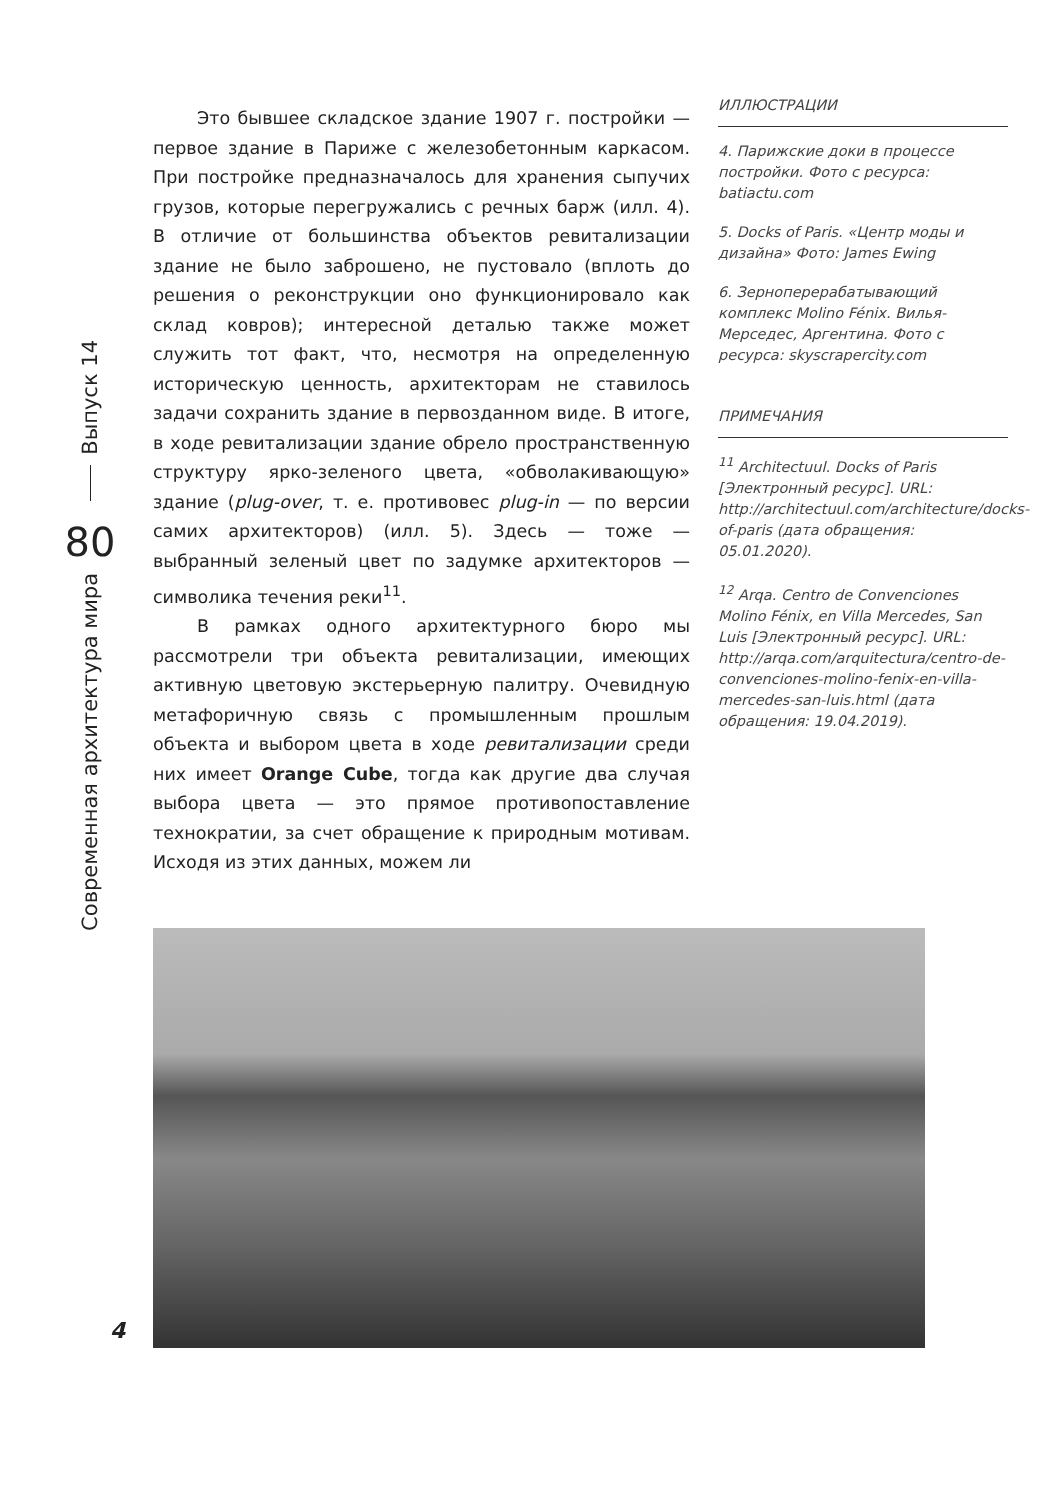Это бывшее складское здание 1907 г. постройки — первое здание в Париже с железобетонным каркасом. При постройке предназначалось для хранения сыпучих грузов, которые перегружались с речных барж (илл. 4). В отличие от большинства объектов ревитализации здание не было заброшено, не пустовало (вплоть до решения о реконструкции оно функционировало как склад ковров); интересной деталью также может служить тот факт, что, несмотря на определенную историческую ценность, архитекторам не ставилось задачи сохранить здание в первозданном виде. В итоге, в ходе ревитализации здание обрело пространственную структуру ярко-зеленого цвета, «обволакивающую» здание (plug-over, т. е. противовес plug-in — по версии самих архитекторов) (илл. 5). Здесь — тоже — выбранный зеленый цвет по задумке архитекторов — символика течения реки<sup>11</sup>.
В рамках одного архитектурного бюро мы рассмотрели три объекта ревитализации, имеющих активную цветовую экстерьерную палитру. Очевидную метафоричную связь с промышленным прошлым объекта и выбором цвета в ходе ревитализации среди них имеет Orange Cube, тогда как другие два случая выбора цвета — это прямое противопоставление технократии, за счет обращение к природным мотивам. Исходя из этих данных, можем ли
ИЛЛЮСТРАЦИИ
4. Парижские доки в процессе постройки. Фото с ресурса: batiactu.com
5. Docks of Paris. «Центр моды и дизайна» Фото: James Ewing
6. Зерноперерабатывающий комплекс Molino Fénix. Вилья-Мерседес, Аргентина. Фото с ресурса: skyscrapercity.com
ПРИМЕЧАНИЯ
<sup>11</sup> Architectuul. Docks of Paris [Электронный ресурс]. URL: http://architectuul.com/architecture/docks-of-paris (дата обращения: 05.01.2020).
<sup>12</sup> Arqa. Centro de Convenciones Molino Fénix, en Villa Mercedes, San Luis [Электронный ресурс]. URL: http://arqa.com/arquitectura/centro-de-convenciones-molino-fenix-en-villa-mercedes-san-luis.html (дата обращения: 19.04.2019).
Выпуск 14
80
Современная архитектура мира
4